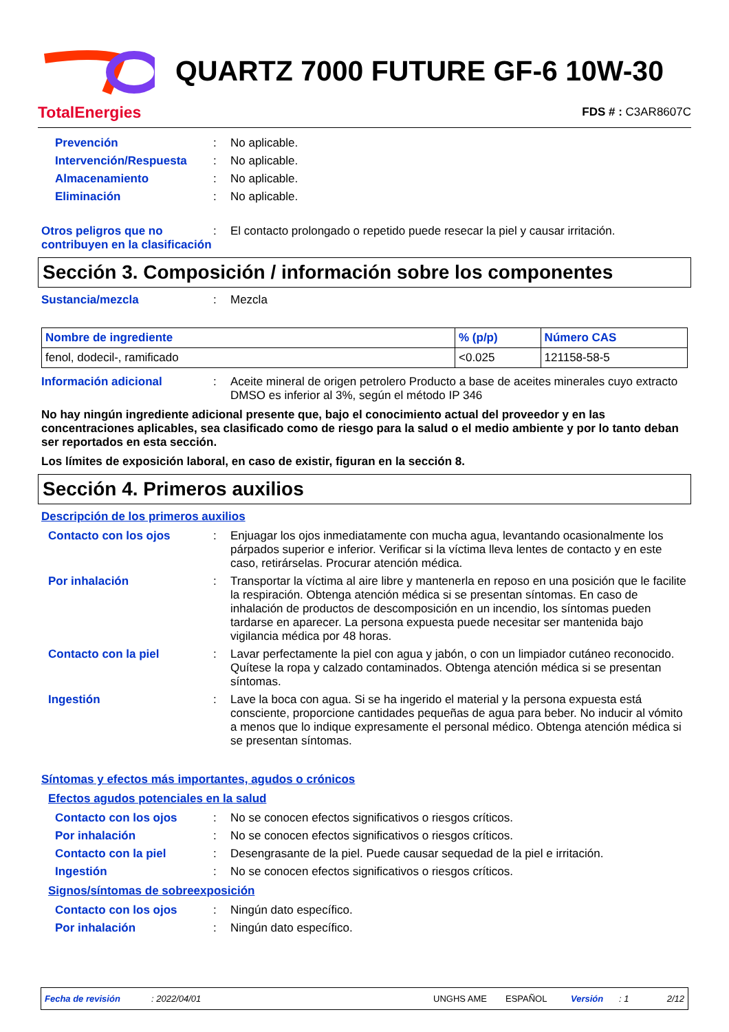TotalEnergies
QUARTZ 7000 FUTURE GF-6 10W-30
FDS # : C3AR8607C
Prevención : No aplicable.
Intervención/Respuesta : No aplicable.
Almacenamiento : No aplicable.
Eliminación : No aplicable.
Otros peligros que no contribuyen en la clasificación
: El contacto prolongado o repetido puede resecar la piel y causar irritación.
Sección 3. Composición / información sobre los componentes
Sustancia/mezcla : Mezcla
| Nombre de ingrediente | % (p/p) | Número CAS |
| --- | --- | --- |
| fenol, dodecil-, ramificado | <0.025 | 121158-58-5 |
Información adicional : Aceite mineral de origen petrolero Producto a base de aceites minerales cuyo extracto DMSO es inferior al 3%, según el método IP 346
No hay ningún ingrediente adicional presente que, bajo el conocimiento actual del proveedor y en las concentraciones aplicables, sea clasificado como de riesgo para la salud o el medio ambiente y por lo tanto deban ser reportados en esta sección.
Los límites de exposición laboral, en caso de existir, figuran en la sección 8.
Sección 4. Primeros auxilios
Descripción de los primeros auxilios
Contacto con los ojos : Enjuagar los ojos inmediatamente con mucha agua, levantando ocasionalmente los párpados superior e inferior. Verificar si la víctima lleva lentes de contacto y en este caso, retirárselas. Procurar atención médica.
Por inhalación : Transportar la víctima al aire libre y mantenerla en reposo en una posición que le facilite la respiración. Obtenga atención médica si se presentan síntomas. En caso de inhalación de productos de descomposición en un incendio, los síntomas pueden tardarse en aparecer. La persona expuesta puede necesitar ser mantenida bajo vigilancia médica por 48 horas.
Contacto con la piel : Lavar perfectamente la piel con agua y jabón, o con un limpiador cutáneo reconocido. Quítese la ropa y calzado contaminados. Obtenga atención médica si se presentan síntomas.
Ingestión : Lave la boca con agua. Si se ha ingerido el material y la persona expuesta está consciente, proporcione cantidades pequeñas de agua para beber. No inducir al vómito a menos que lo indique expresamente el personal médico. Obtenga atención médica si se presentan síntomas.
Síntomas y efectos más importantes, agudos o crónicos
Efectos agudos potenciales en la salud
Contacto con los ojos : No se conocen efectos significativos o riesgos críticos.
Por inhalación : No se conocen efectos significativos o riesgos críticos.
Contacto con la piel : Desengrasante de la piel. Puede causar sequedad de la piel e irritación.
Ingestión : No se conocen efectos significativos o riesgos críticos.
Signos/síntomas de sobreexposición
Contacto con los ojos : Ningún dato específico.
Por inhalación : Ningún dato específico.
Fecha de revisión: 2022/04/01 UNGHS AME ESPAÑOL Versión: 1 2/12